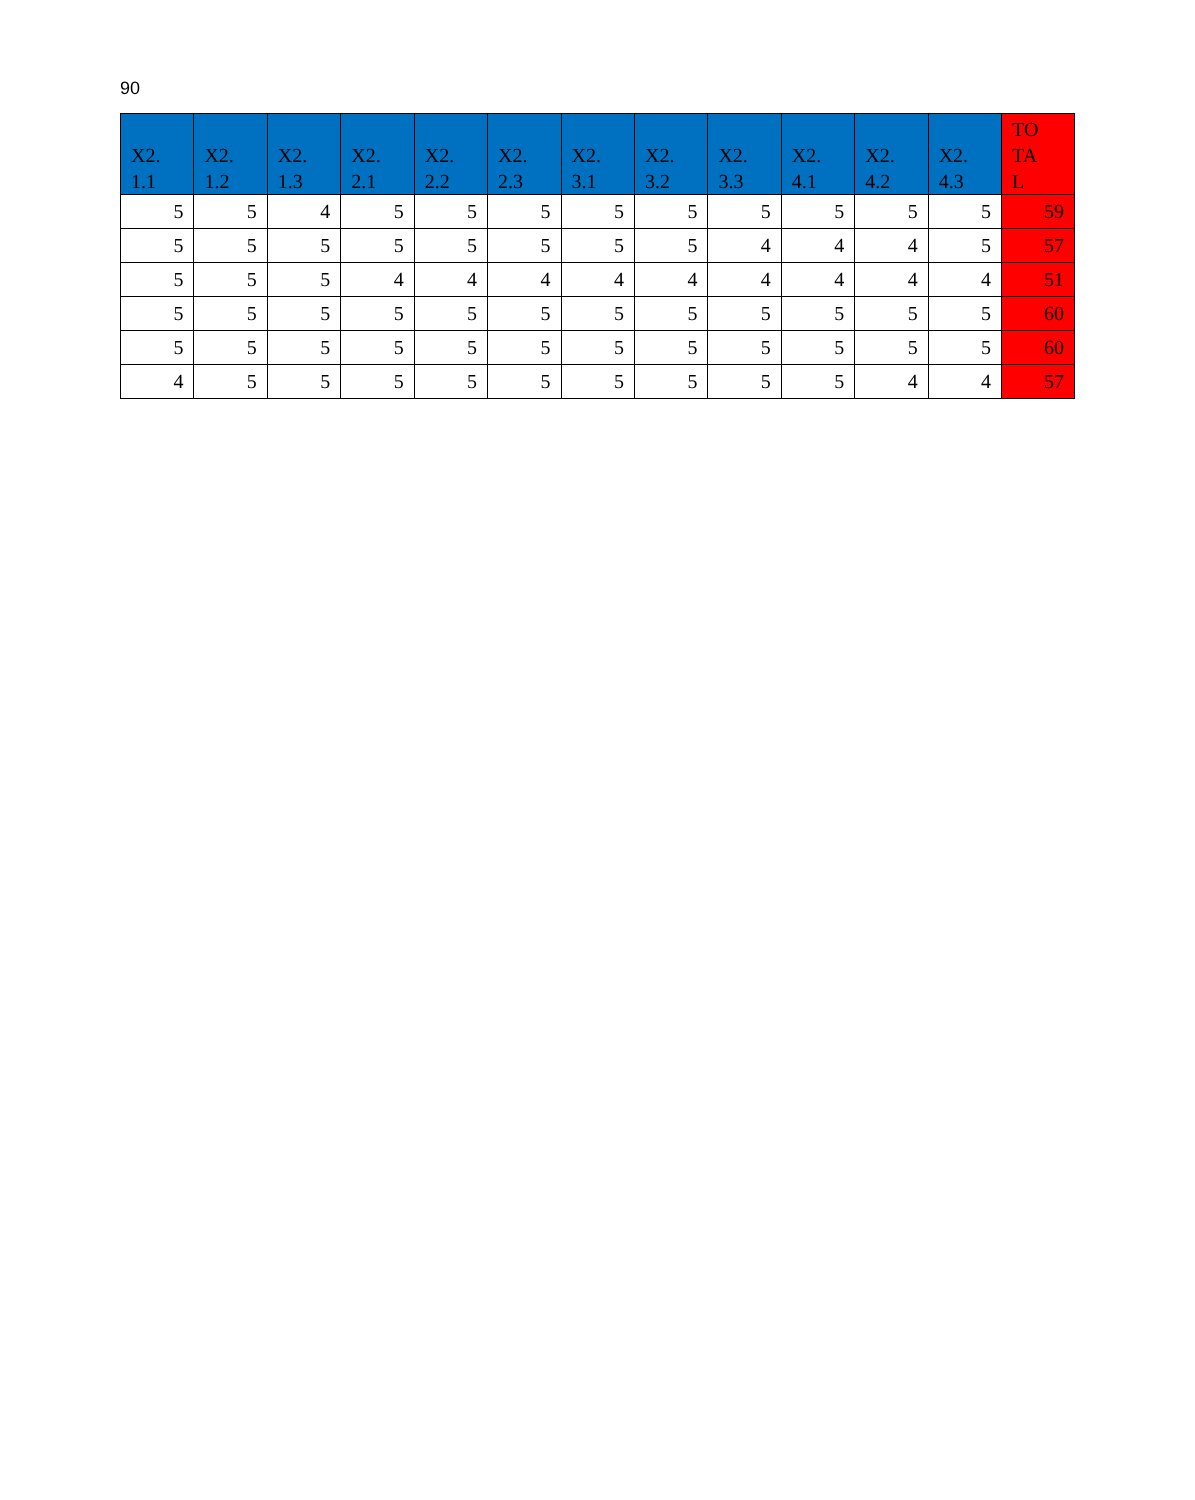90
| X2. 1.1 | X2. 1.2 | X2. 1.3 | X2. 2.1 | X2. 2.2 | X2. 2.3 | X2. 3.1 | X2. 3.2 | X2. 3.3 | X2. 4.1 | X2. 4.2 | X2. 4.3 | TO TA L |
| --- | --- | --- | --- | --- | --- | --- | --- | --- | --- | --- | --- | --- |
| 5 | 5 | 4 | 5 | 5 | 5 | 5 | 5 | 5 | 5 | 5 | 5 | 59 |
| 5 | 5 | 5 | 5 | 5 | 5 | 5 | 5 | 4 | 4 | 4 | 5 | 57 |
| 5 | 5 | 5 | 4 | 4 | 4 | 4 | 4 | 4 | 4 | 4 | 4 | 51 |
| 5 | 5 | 5 | 5 | 5 | 5 | 5 | 5 | 5 | 5 | 5 | 5 | 60 |
| 5 | 5 | 5 | 5 | 5 | 5 | 5 | 5 | 5 | 5 | 5 | 5 | 60 |
| 4 | 5 | 5 | 5 | 5 | 5 | 5 | 5 | 5 | 5 | 4 | 4 | 57 |